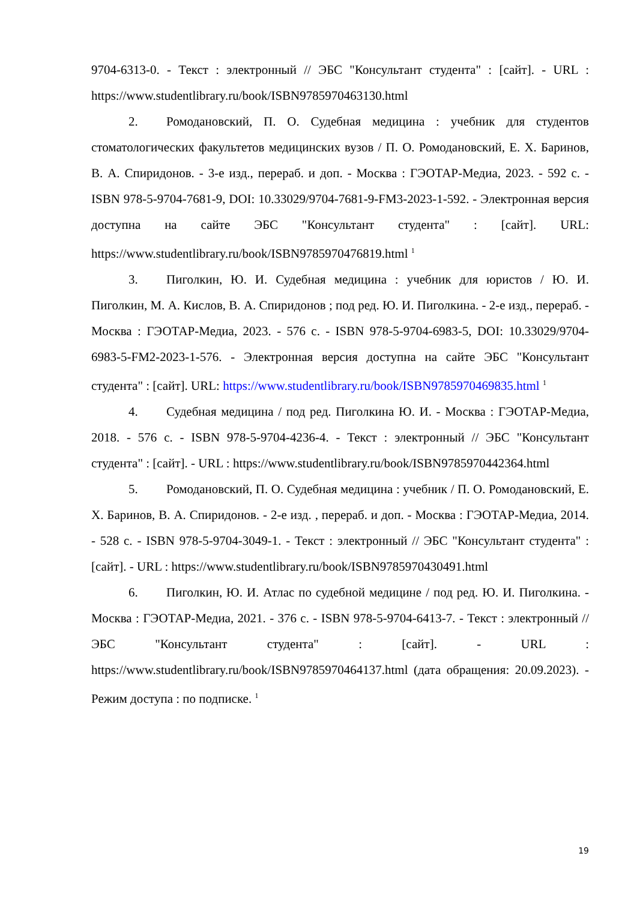9704-6313-0. - Текст : электронный // ЭБС "Консультант студента" : [сайт]. - URL : https://www.studentlibrary.ru/book/ISBN9785970463130.html
2. Ромодановский, П. О. Судебная медицина : учебник для студентов стоматологических факультетов медицинских вузов / П. О. Ромодановский, Е. Х. Баринов, В. А. Спиридонов. - 3-е изд., перераб. и доп. - Москва : ГЭОТАР-Медиа, 2023. - 592 с. - ISBN 978-5-9704-7681-9, DOI: 10.33029/9704-7681-9-FM3-2023-1-592. - Электронная версия доступна на сайте ЭБС "Консультант студента" : [сайт]. URL: https://www.studentlibrary.ru/book/ISBN9785970476819.html <sup>1</sup>
3. Пиголкин, Ю. И. Судебная медицина : учебник для юристов / Ю. И. Пиголкин, М. А. Кислов, В. А. Спиридонов ; под ред. Ю. И. Пиголкина. - 2-е изд., перераб. - Москва : ГЭОТАР-Медиа, 2023. - 576 с. - ISBN 978-5-9704-6983-5, DOI: 10.33029/9704-6983-5-FM2-2023-1-576. - Электронная версия доступна на сайте ЭБС "Консультант студента" : [сайт]. URL: https://www.studentlibrary.ru/book/ISBN9785970469835.html <sup>1</sup>
4. Судебная медицина / под ред. Пиголкина Ю. И. - Москва : ГЭОТАР-Медиа, 2018. - 576 с. - ISBN 978-5-9704-4236-4. - Текст : электронный // ЭБС "Консультант студента" : [сайт]. - URL : https://www.studentlibrary.ru/book/ISBN9785970442364.html
5. Ромодановский, П. О. Судебная медицина : учебник / П. О. Ромодановский, Е. Х. Баринов, В. А. Спиридонов. - 2-е изд. , перераб. и доп. - Москва : ГЭОТАР-Медиа, 2014. - 528 с. - ISBN 978-5-9704-3049-1. - Текст : электронный // ЭБС "Консультант студента" : [сайт]. - URL : https://www.studentlibrary.ru/book/ISBN9785970430491.html
6. Пиголкин, Ю. И. Атлас по судебной медицине / под ред. Ю. И. Пиголкина. - Москва : ГЭОТАР-Медиа, 2021. - 376 с. - ISBN 978-5-9704-6413-7. - Текст : электронный // ЭБС "Консультант студента" : [сайт]. - URL : https://www.studentlibrary.ru/book/ISBN9785970464137.html (дата обращения: 20.09.2023). - Режим доступа : по подписке. <sup>1</sup>
19